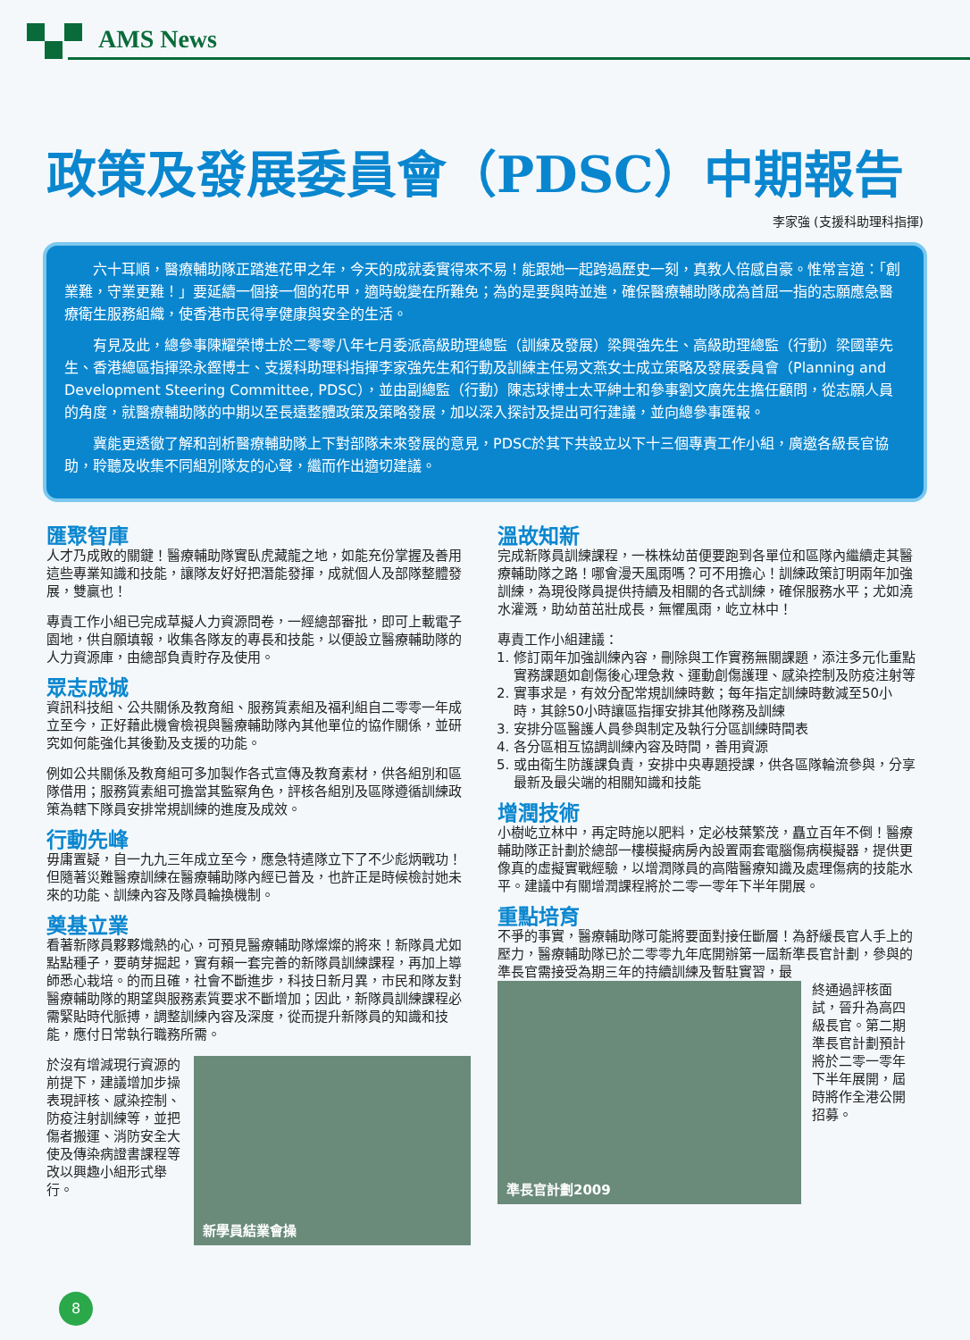AMS News
政策及發展委員會（PDSC）中期報告
李家強 (支援科助理科指揮)
六十耳順，醫療輔助隊正踏進花甲之年，今天的成就委實得來不易！能跟她一起跨過歷史一刻，真教人倍感自豪。惟常言道：「創業難，守業更難！」要延續一個接一個的花甲，適時蛻變在所難免；為的是要與時並進，確保醫療輔助隊成為首屈一指的志願應急醫療衛生服務組織，使香港市民得享健康與安全的生活。
有見及此，總參事陳耀榮博士於二零零八年七月委派高級助理總監（訓練及發展）梁興強先生、高級助理總監（行動）梁國華先生、香港總區指揮梁永鏗博士、支援科助理科指揮李家強先生和行動及訓練主任易文燕女士成立策略及發展委員會（Planning and Development Steering Committee, PDSC），並由副總監（行動）陳志球博士太平紳士和參事劉文廣先生擔任顧問，從志願人員的角度，就醫療輔助隊的中期以至長遠整體政策及策略發展，加以深入探討及提出可行建議，並向總參事匯報。
冀能更透徹了解和剖析醫療輔助隊上下對部隊未來發展的意見，PDSC於其下共設立以下十三個專責工作小組，廣邀各級長官協助，聆聽及收集不同組別隊友的心聲，繼而作出適切建議。
匯聚智庫
人才乃成敗的關鍵！醫療輔助隊實臥虎藏龍之地，如能充份掌握及善用這些專業知識和技能，讓隊友好好把潛能發揮，成就個人及部隊整體發展，雙贏也！
專責工作小組已完成草擬人力資源問卷，一經總部審批，即可上載電子園地，供自願填報，收集各隊友的專長和技能，以便設立醫療輔助隊的人力資源庫，由總部負責貯存及使用。
眾志成城
資訊科技組、公共關係及教育組、服務質素組及福利組自二零零一年成立至今，正好藉此機會檢視與醫療輔助隊內其他單位的協作關係，並研究如何能強化其後勤及支援的功能。
例如公共關係及教育組可多加製作各式宣傳及教育素材，供各組別和區隊借用；服務質素組可擔當其監察角色，評核各組別及區隊遵循訓練政策為轄下隊員安排常規訓練的進度及成效。
行動先峰
毋庸置疑，自一九九三年成立至今，應急特遣隊立下了不少彪炳戰功！但隨著災難醫療訓練在醫療輔助隊內經已普及，也許正是時候檢討她未來的功能、訓練內容及隊員輪換機制。
奠基立業
看著新隊員夥夥熾熱的心，可預見醫療輔助隊燦燦的將來！新隊員尤如點點種子，要萌芽掘起，實有賴一套完善的新隊員訓練課程，再加上導師悉心栽培。的而且確，社會不斷進步，科技日新月異，市民和隊友對醫療輔助隊的期望與服務素質要求不斷增加；因此，新隊員訓練課程必需緊貼時代脈搏，調整訓練內容及深度，從而提升新隊員的知識和技能，應付日常執行職務所需。
於沒有增減現行資源的前提下，建議增加步操表現評核、感染控制、防疫注射訓練等，並把傷者搬運、消防安全大使及傳染病證書課程等改以興趣小組形式舉行。
新學員結業會操
溫故知新
完成新隊員訓練課程，一株株幼苗便要跑到各單位和區隊內繼續走其醫療輔助隊之路！哪會漫天風雨嗎？可不用擔心！訓練政策訂明兩年加強訓練，為現役隊員提供持續及相關的各式訓練，確保服務水平；尤如澆水灌溉，助幼苗茁壯成長，無懼風雨，屹立林中！
專責工作小組建議：
1. 修訂兩年加強訓練內容，刪除與工作實務無關課題，添注多元化重點實務課題如創傷後心理急救、運動創傷護理、感染控制及防疫注射等
2. 實事求是，有效分配常規訓練時數；每年指定訓練時數減至50小時，其餘50小時讓區指揮安排其他隊務及訓練
3. 安排分區醫護人員參與制定及執行分區訓練時間表
4. 各分區相互協調訓練內容及時間，善用資源
5. 或由衛生防護課負責，安排中央專題授課，供各區隊輪流參與，分享最新及最尖端的相關知識和技能
增潤技術
小樹屹立林中，再定時施以肥料，定必枝葉繁茂，矗立百年不倒！醫療輔助隊正計劃於總部一樓模擬病房內設置兩套電腦傷病模擬器，提供更像真的虛擬實戰經驗，以增潤隊員的高階醫療知識及處理傷病的技能水平。建議中有關增潤課程將於二零一零年下半年開展。
重點培育
不爭的事實，醫療輔助隊可能將要面對接任斷層！為舒緩長官人手上的壓力，醫療輔助隊已於二零零九年底開辦第一屆新準長官計劃，參與的準長官需接受為期三年的持續訓練及暫駐實習，最
準長官計劃2009
終通過評核面試，晉升為高四級長官。第二期準長官計劃預計將於二零一零年下半年展開，屆時將作全港公開招募。
8